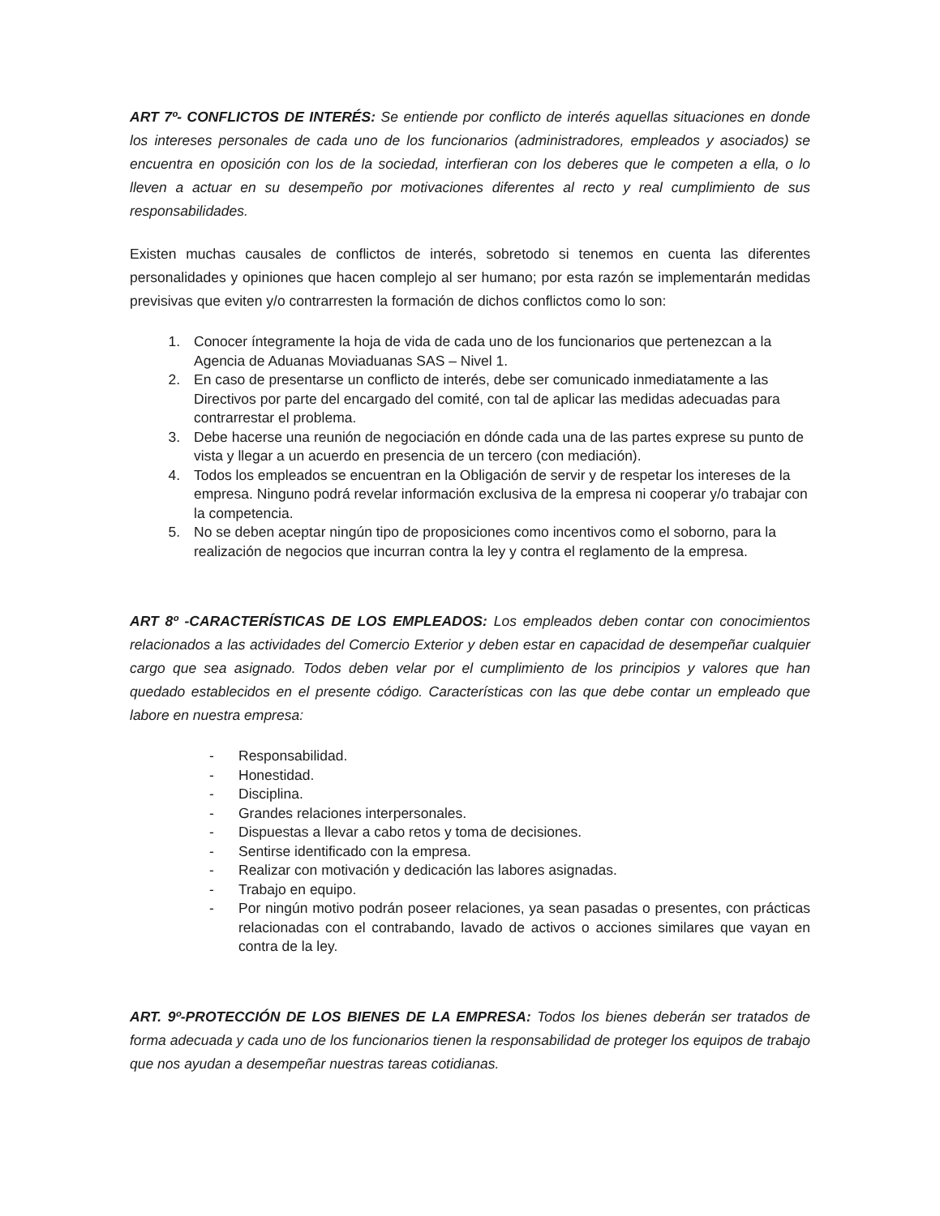ART 7º- CONFLICTOS DE INTERÉS: Se entiende por conflicto de interés aquellas situaciones en donde los intereses personales de cada uno de los funcionarios (administradores, empleados y asociados) se encuentra en oposición con los de la sociedad, interfieran con los deberes que le competen a ella, o lo lleven a actuar en su desempeño por motivaciones diferentes al recto y real cumplimiento de sus responsabilidades.
Existen muchas causales de conflictos de interés, sobretodo si tenemos en cuenta las diferentes personalidades y opiniones que hacen complejo al ser humano; por esta razón se implementarán medidas previsivas que eviten y/o contrarresten la formación de dichos conflictos como lo son:
1. Conocer íntegramente la hoja de vida de cada uno de los funcionarios que pertenezcan a la Agencia de Aduanas Moviaduanas SAS – Nivel 1.
2. En caso de presentarse un conflicto de interés, debe ser comunicado inmediatamente a las Directivos por parte del encargado del comité, con tal de aplicar las medidas adecuadas para contrarrestar el problema.
3. Debe hacerse una reunión de negociación en dónde cada una de las partes exprese su punto de vista y llegar a un acuerdo en presencia de un tercero (con mediación).
4. Todos los empleados se encuentran en la Obligación de servir y de respetar los intereses de la empresa. Ninguno podrá revelar información exclusiva de la empresa ni cooperar y/o trabajar con la competencia.
5. No se deben aceptar ningún tipo de proposiciones como incentivos como el soborno, para la realización de negocios que incurran contra la ley y contra el reglamento de la empresa.
ART 8º -CARACTERÍSTICAS DE LOS EMPLEADOS: Los empleados deben contar con conocimientos relacionados a las actividades del Comercio Exterior y deben estar en capacidad de desempeñar cualquier cargo que sea asignado. Todos deben velar por el cumplimiento de los principios y valores que han quedado establecidos en el presente código. Características con las que debe contar un empleado que labore en nuestra empresa:
- Responsabilidad.
- Honestidad.
- Disciplina.
- Grandes relaciones interpersonales.
- Dispuestas a llevar a cabo retos y toma de decisiones.
- Sentirse identificado con la empresa.
- Realizar con motivación y dedicación las labores asignadas.
- Trabajo en equipo.
- Por ningún motivo podrán poseer relaciones, ya sean pasadas o presentes, con prácticas relacionadas con el contrabando, lavado de activos o acciones similares que vayan en contra de la ley.
ART. 9º-PROTECCIÓN DE LOS BIENES DE LA EMPRESA: Todos los bienes deberán ser tratados de forma adecuada y cada uno de los funcionarios tienen la responsabilidad de proteger los equipos de trabajo que nos ayudan a desempeñar nuestras tareas cotidianas.